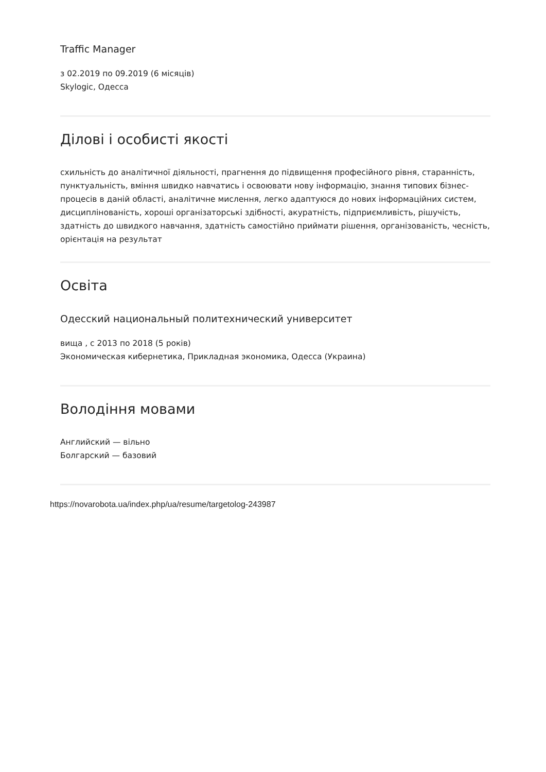Traffic Manager
з 02.2019 по 09.2019 (6 місяців)
Skylogic, Одесса
Ділові і особисті якості
схильність до аналітичної діяльності, прагнення до підвищення професійного рівня, старанність, пунктуальність, вміння швидко навчатись і освоювати нову інформацію, знання типових бізнес-процесів в даній області, аналітичне мислення, легко адаптуюся до нових інформаційних систем, дисциплінованість, хороші організаторські здібності, акуратність, підприємливість, рішучість, здатність до швидкого навчання, здатність самостійно приймати рішення, організованість, чесність, орієнтація на результат
Освіта
Одесский национальный политехнический университет
вища , с 2013 по 2018 (5 років)
Экономическая кибернетика, Прикладная экономика, Одесса (Украина)
Володіння мовами
Английский — вільно
Болгарский — базовий
https://novarobota.ua/index.php/ua/resume/targetolog-243987